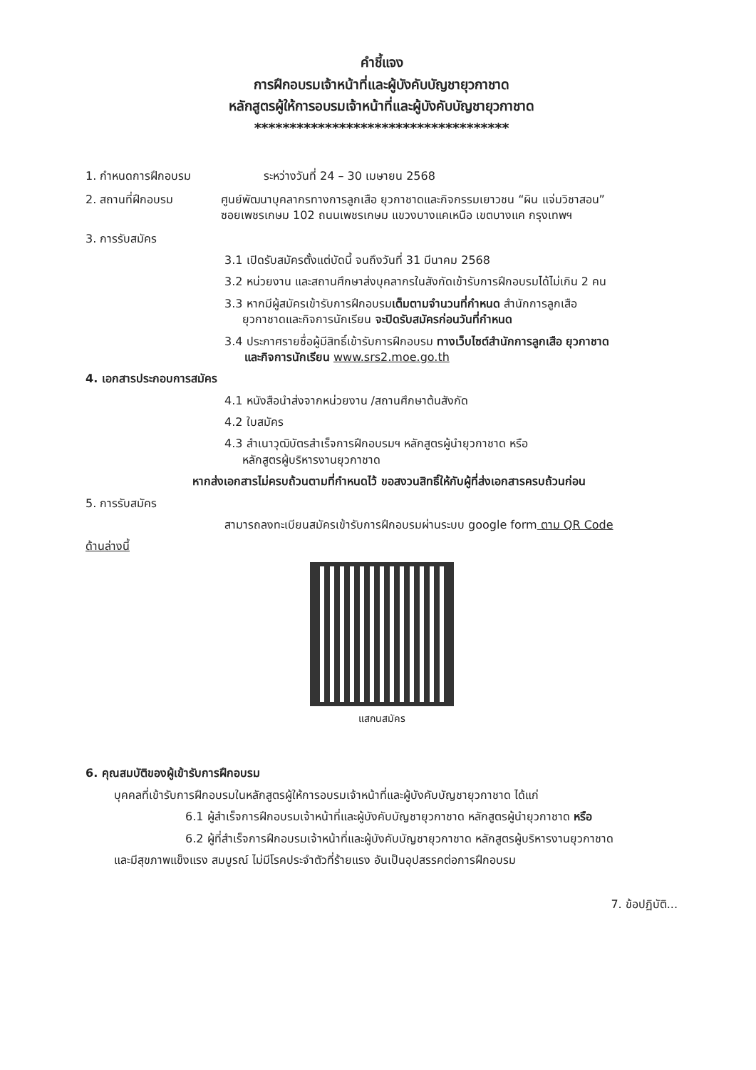คำชี้แจง
การฝึกอบรมเจ้าหน้าที่และผู้บังคับบัญชายุวกาชาด
หลักสูตรผู้ให้การอบรมเจ้าหน้าที่และผู้บังคับบัญชายุวกาชาด
************************************
1. กำหนดการฝึกอบรม ระหว่างวันที่ 24 – 30 เมษายน 2568
2. สถานที่ฝึกอบรม ศูนย์พัฒนาบุคลากรทางการลูกเสือ ยุวกาชาดและกิจกรรมเยาวชน “ผิน แจ่มวิชาสอน”
ซอยเพชรเกษม 102 ถนนเพชรเกษม แขวงบางแคเหนือ เขตบางแค กรุงเทพฯ
3. การรับสมัคร
3.1 เปิดรับสมัครตั้งแต่บัดนี้ จนถึงวันที่ 31 มีนาคม 2568
3.2 หน่วยงาน และสถานศึกษาส่งบุคลากรในสังกัดเข้ารับการฝึกอบรมได้ไม่เกิน 2 คน
3.3 หากมีผู้สมัครเข้ารับการฝึกอบรมเต็มตามจำนวนที่กำหนด สำนักการลูกเสือ
ยุวกาชาดและกิจการนักเรียน จะปิดรับสมัครก่อนวันที่กำหนด
3.4 ประกาศรายชื่อผู้มีสิทธิ์เข้ารับการฝึกอบรม ทางเว็บไซต์สำนักการลูกเสือ ยุวกาชาด
และกิจการนักเรียน www.srs2.moe.go.th
4. เอกสารประกอบการสมัคร
4.1 หนังสือนำส่งจากหน่วยงาน /สถานศึกษาต้นสังกัด
4.2 ใบสมัคร
4.3 สำเนาวุฒิบัตรสำเร็จการฝึกอบรมฯ หลักสูตรผู้นำยุวกาชาด หรือ
หลักสูตรผู้บริหารงานยุวกาชาด
หากส่งเอกสารไม่ครบถ้วนตามที่กำหนดไว้ ขอสงวนสิทธิ์ให้กับผู้ที่ส่งเอกสารครบถ้วนก่อน
5. การรับสมัคร
สามารถลงทะเบียนสมัครเข้ารับการฝึกอบรมผ่านระบบ google form ตาม QR Code
ด้านล่างนี้
แสกนสมัคร
6. คุณสมบัติของผู้เข้ารับการฝึกอบรม
บุคคลที่เข้ารับการฝึกอบรมในหลักสูตรผู้ให้การอบรมเจ้าหน้าที่และผู้บังคับบัญชายุวกาชาด ได้แก่
6.1 ผู้สำเร็จการฝึกอบรมเจ้าหน้าที่และผู้บังคับบัญชายุวกาชาด หลักสูตรผู้นำยุวกาชาด หรือ
6.2 ผู้ที่สำเร็จการฝึกอบรมเจ้าหน้าที่และผู้บังคับบัญชายุวกาชาด หลักสูตรผู้บริหารงานยุวกาชาด
และมีสุขภาพแข็งแรง สมบูรณ์ ไม่มีโรคประจำตัวที่ร้ายแรง อันเป็นอุปสรรคต่อการฝึกอบรม
7. ข้อปฏิบัติ...